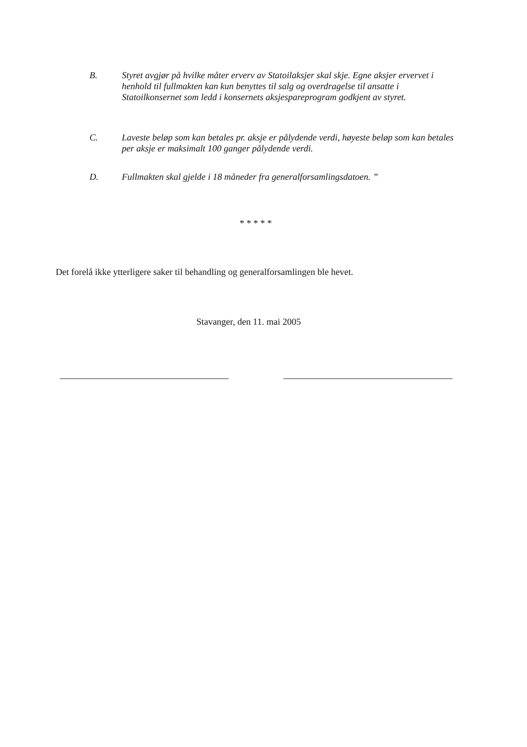B. Styret avgjør på hvilke måter erverv av Statoilaksjer skal skje. Egne aksjer ervervet i henhold til fullmakten kan kun benyttes til salg og overdragelse til ansatte i Statoilkonsernet som ledd i konsernets aksjespareprogram godkjent av styret.
C. Laveste beløp som kan betales pr. aksje er pålydende verdi, høyeste beløp som kan betales per aksje er maksimalt 100 ganger pålydende verdi.
D. Fullmakten skal gjelde i 18 måneder fra generalforsamlingsdatoen. ”
* * * * *
Det forelå ikke ytterligere saker til behandling og generalforsamlingen ble hevet.
Stavanger, den 11. mai 2005